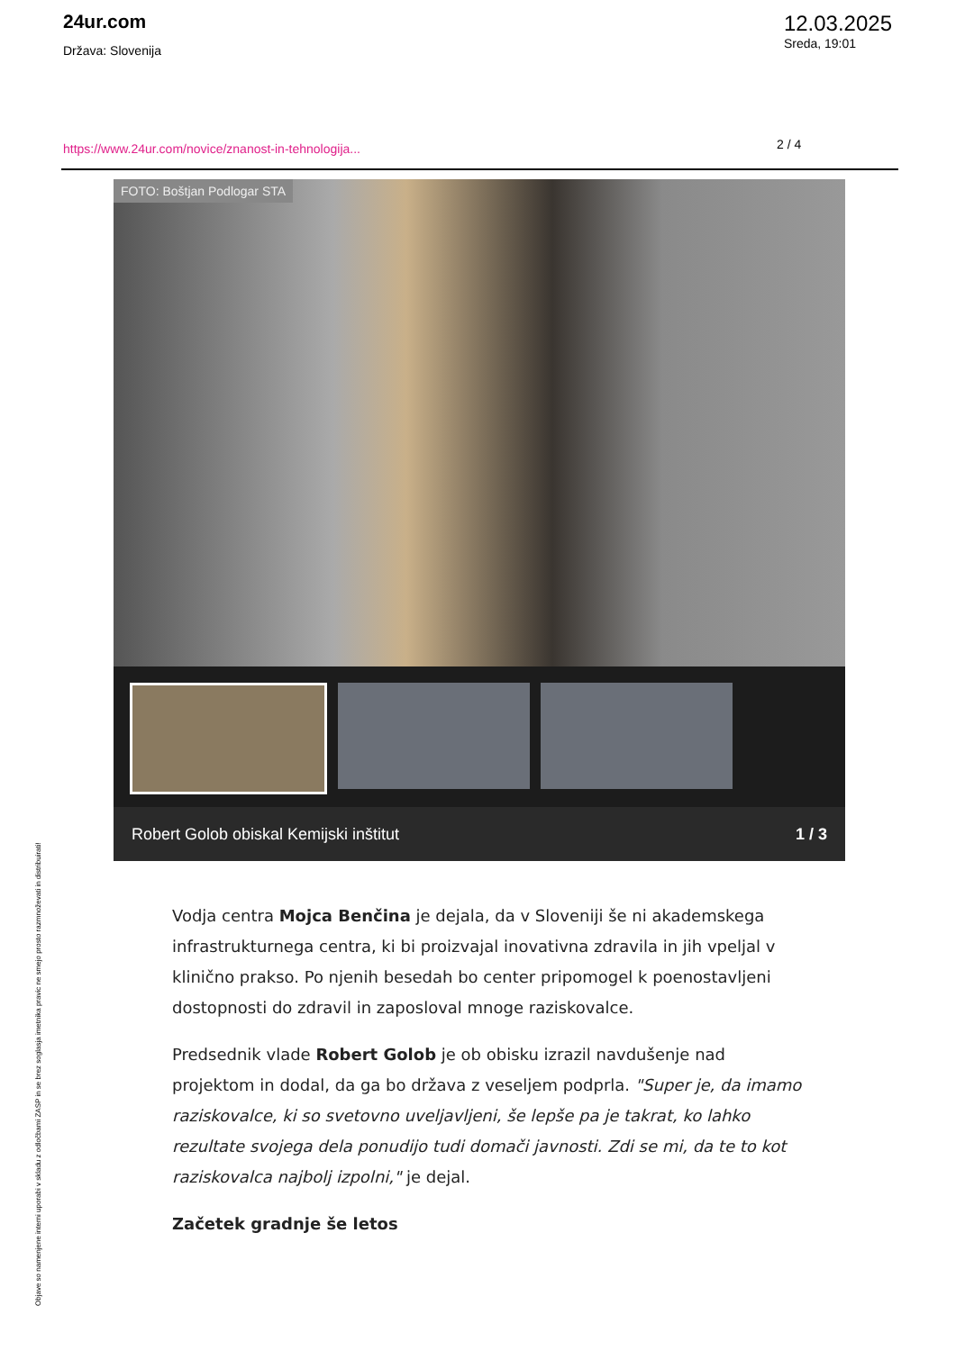24ur.com
Država: Slovenija
12.03.2025
Sreda, 19:01
https://www.24ur.com/novice/znanost-in-tehnologija...
2 / 4
FOTO: Boštjan Podlogar STA
Robert Golob obiskal Kemijski inštitut 1 / 3
Vodja centra Mojca Benčina je dejala, da v Sloveniji še ni akademskega infrastrukturnega centra, ki bi proizvajal inovativna zdravila in jih vpeljal v klinično prakso. Po njenih besedah bo center pripomogel k poenostavljeni dostopnosti do zdravil in zaposloval mnoge raziskovalce.
Predsednik vlade Robert Golob je ob obisku izrazil navdušenje nad projektom in dodal, da ga bo država z veseljem podprla. "Super je, da imamo raziskovalce, ki so svetovno uveljavljeni, še lepše pa je takrat, ko lahko rezultate svojega dela ponudijo tudi domači javnosti. Zdi se mi, da te to kot raziskovalca najbolj izpolni," je dejal.
Začetek gradnje še letos
Objave so namenjene interni uporabi v skladu z odločbami ZASP in se brez soglasja imetnika pravic ne smejo prosto razmnoževati in distribuirati!